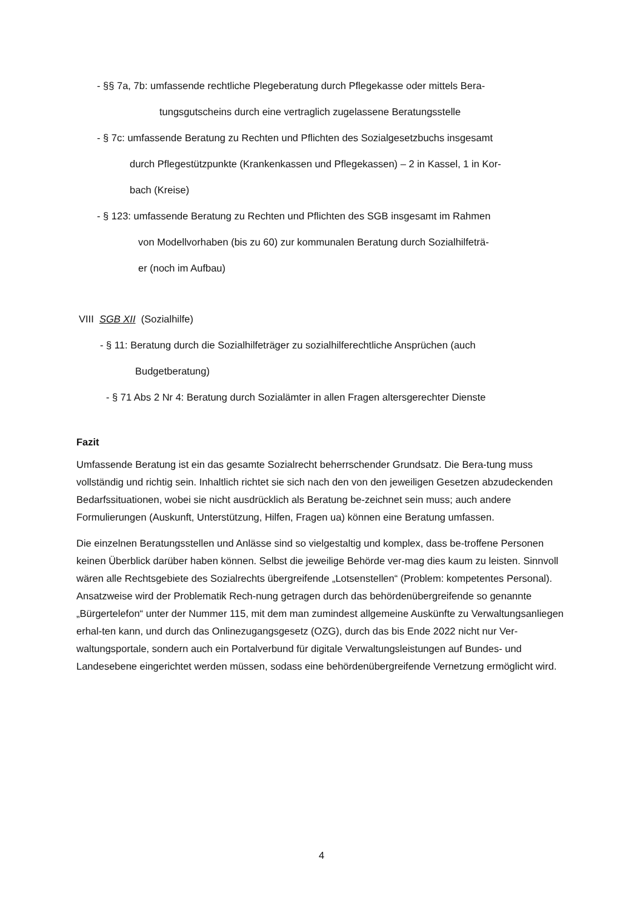- §§ 7a, 7b: umfassende rechtliche Plegeberatung durch Pflegekasse oder mittels Bera-
tungsgutscheins durch eine vertraglich zugelassene Beratungsstelle
- § 7c: umfassende Beratung zu Rechten und Pflichten des Sozialgesetzbuchs insgesamt
durch Pflegestützpunkte (Krankenkassen und Pflegekassen) – 2 in Kassel, 1 in Kor-
bach (Kreise)
- § 123: umfassende Beratung zu Rechten und Pflichten des SGB insgesamt im Rahmen
von Modellvorhaben (bis zu 60) zur kommunalen Beratung durch Sozialhilfeträ-
er (noch im Aufbau)
VIII SGB XII (Sozialhilfe)
- § 11: Beratung durch die Sozialhilfeträger zu sozialhilferechtliche Ansprüchen (auch
Budgetberatung)
- § 71 Abs 2 Nr 4: Beratung durch Sozialämter in allen Fragen altersgerechter Dienste
Fazit
Umfassende Beratung ist ein das gesamte Sozialrecht beherrschender Grundsatz. Die Bera-tung muss vollständig und richtig sein. Inhaltlich richtet sie sich nach den von den jeweiligen Gesetzen abzudeckenden Bedarfssituationen, wobei sie nicht ausdrücklich als Beratung be-zeichnet sein muss; auch andere Formulierungen (Auskunft, Unterstützung, Hilfen, Fragen ua) können eine Beratung umfassen.
Die einzelnen Beratungsstellen und Anlässe sind so vielgestaltig und komplex, dass be-troffene Personen keinen Überblick darüber haben können. Selbst die jeweilige Behörde ver-mag dies kaum zu leisten. Sinnvoll wären alle Rechtsgebiete des Sozialrechts übergreifende „Lotsenstellen“ (Problem: kompetentes Personal). Ansatzweise wird der Problematik Rech-nung getragen durch das behördenübergreifende so genannte „Bürgertelefon“ unter der Nummer 115, mit dem man zumindest allgemeine Auskünfte zu Verwaltungsanliegen erhal-ten kann, und durch das Onlinezugangsgesetz (OZG), durch das bis Ende 2022 nicht nur Ver-waltungsportale, sondern auch ein Portalverbund für digitale Verwaltungsleistungen auf Bundes- und Landesebene eingerichtet werden müssen, sodass eine behördenübergreifende Vernetzung ermöglicht wird.
4